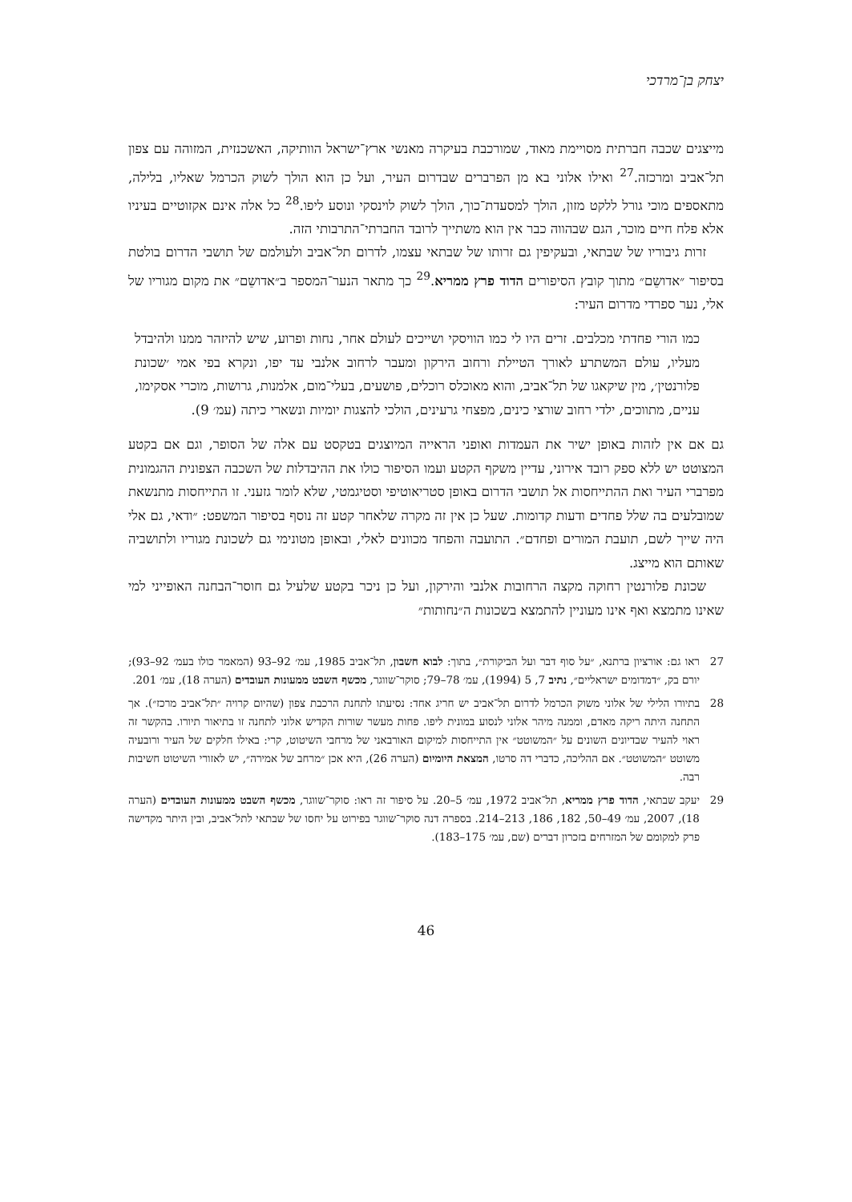יצחק בן־מרדכי
מייצגים שכבה חברתית מסויימת מאוד, שמורכבת בעיקרה מאנשי ארץ־ישראל הוותיקה, האשכנזית, המזוהה עם צפון תל־אביב ומרכזה.<sup>27</sup> ואילו אלוני בא מן הפרברים שבדרום העיר, ועל כן הוא הולך לשוק הכרמל שאליו, בלילה, מתאספים מוכי גורל ללקט מזון, הולך למסעדת־כוך, הולך לשוק לוינסקי ונוסע ליפו.<sup>28</sup> כל אלה אינם אקזוטיים בעיניו אלא פלח חיים מוכר, הגם שבהווה כבר אין הוא משתייך לרובד החברתי־התרבותי הזה.
זרות גיבוריו של שבתאי, ובעקיפין גם זרותו של שבתאי עצמו, לדרום תל־אביב ולעולמם של תושבי הדרום בולטת בסיפור ״אדושֵם״ מתוך קובץ הסיפורים הדוד פרץ ממריא.<sup>29</sup> כך מתאר הנער־המספר ב״אדושֵם״ את מקום מגוריו של אלי, נער ספרדי מדרום העיר:
כמו הורי פחדתי מכלבים. זרים היו לי כמו הוויסקי ושייכים לעולם אחר, נחות ופרוע, שיש להיזהר ממנו ולהיבדל מעליו, עולם המשתרע לאורך הטיילת ורחוב הירקון ומעבר לרחוב אלנבי עד יפו, ונקרא בפי אמי ׳שכונת פלורנטין׳, מין שיקאגו של תל־אביב, והוא מאוכלס רוכלים, פושעים, בעלי־מום, אלמנות, גרושות, מוכרי אסקימו, עניים, מתווכים, ילדי רחוב שורצי כינים, מפצחי גרעינים, הולכי להצגות יומיות ונשארי כיתה (עמ׳ 9).
גם אם אין לזהות באופן ישיר את העמדות ואופני הראייה המיוצגים בטקסט עם אלה של הסופר, וגם אם בקטע המצוטט יש ללא ספק רובד אירוני, עדיין משקף הקטע ועמו הסיפור כולו את ההיבדלות של השכבה הצפונית ההגמונית מפרברי העיר ואת ההתייחסות אל תושבי הדרום באופן סטריאוטיפי וסטיגמטי, שלא לומר גזעני. זו התייחסות מתנשאת שמובלעים בה שלל פחדים ודעות קדומות. שעל כן אין זה מקרה שלאחר קטע זה נוסף בסיפור המשפט: ״ודאי, גם אלי היה שייך לשם, תועבת המורים ופחדם״. התועבה והפחד מכוונים לאלי, ובאופן מטונימי גם לשכונת מגוריו ולתושביה שאותם הוא מייצג.
שכונת פלורנטין רחוקה מקצה הרחובות אלנבי והירקון, ועל כן ניכר בקטע שלעיל גם חוסר־הבחנה האופייני למי שאינו מתמצא ואף אינו מעוניין להתמצא בשכונות ה״נחותות״
27 ראו גם: אורציון ברתנא, ״על סוף דבר ועל הביקורת״, בתוך: לבוא חשבון, תל־אביב 1985, עמ׳ 92–93 (המאמר כולו בעמ׳ 92–93); יורם בק, ״דמדומים ישראליים״, נתיב 7, 5 (1994), עמ׳ 78–79; סוקר־שווגר, מכשף השבט ממעונות העובדים (הערה 18), עמ׳ 201.
28 בתיורו הלילי של אלוני משוק הכרמל לדרום תל־אביב יש חריג אחד: נסיעתו לתחנת הרכבת צפון (שהיום קרויה ״תל־אביב מרכז״). אך התחנה היתה ריקה מאדם, וממנה מיהר אלוני לנסוע במונית ליפו. פחות מעשר שורות הקדיש אלוני לתחנה זו בתיאור תיורו. בהקשר זה ראוי להעיר שבדיונים השונים על ״המשוטט״ אין התייחסות למיקום האורבאני של מרחבי השיטוט, קרי: באילו חלקים של העיר ורובעיה משוטט ״המשוטט״. אם ההליכה, כדברי דה סרטו, המצאת היומיום (הערה 26), היא אכן ״מרחב של אמירה״, יש לאזורי השיטוט חשיבות רבה.
29 יעקב שבתאי, הדוד פרץ ממריא, תל־אביב 1972, עמ׳ 5–20. על סיפור זה ראו: סוקר־שווגר, מכשף השבט ממעונות העובדים (הערה 18), 2007, עמ׳ 49–50, 182, 186, 213–214. בספרה דנה סוקר־שווגר בפירוט על יחסו של שבתאי לתל־אביב, ובין היתר מקדישה פרק למקומם של המזרחים בזכרון דברים (שם, עמ׳ 175–183).
46